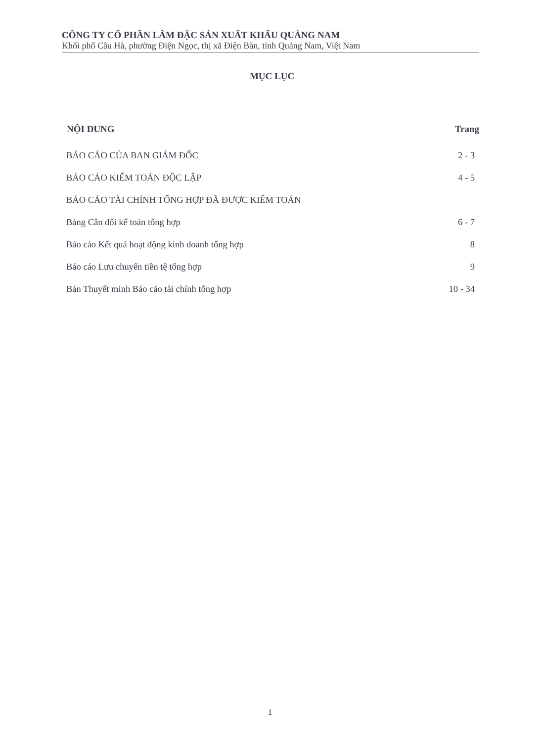CÔNG TY CỔ PHẦN LÂM ĐẶC SẢN XUẤT KHẨU QUẢNG NAM
Khối phố Câu Hà, phường Điện Ngọc, thị xã Điện Bàn, tỉnh Quảng Nam, Việt Nam
MỤC LỤC
| NỘI DUNG | Trang |
| --- | --- |
| BÁO CÁO CỦA BAN GIÁM ĐỐC | 2 - 3 |
| BÁO CÁO KIỂM TOÁN ĐỘC LẬP | 4 - 5 |
| BÁO CÁO TÀI CHÍNH TỔNG HỢP ĐÃ ĐƯỢC KIỂM TOÁN | |
| Bảng Cân đối kế toán tổng hợp | 6 - 7 |
| Báo cáo Kết quả hoạt động kinh doanh tổng hợp | 8 |
| Báo cáo Lưu chuyển tiền tệ tổng hợp | 9 |
| Bản Thuyết minh Báo cáo tài chính tổng hợp | 10 - 34 |
1